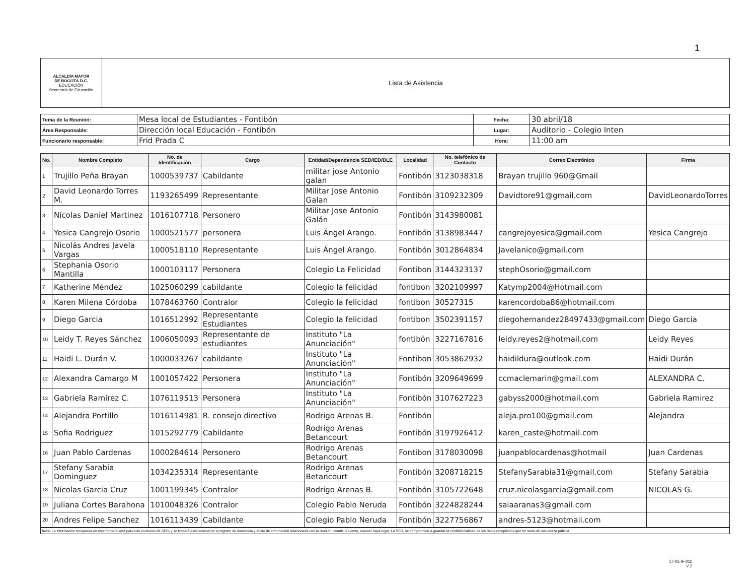1
| ALCALDÍA MAYOR DE BOGOTÁ D.C. EDUCACIÓN Secretaría de Educación | Lista de Asistencia |
| Tema de la Reunión: | Mesa local de Estudiantes - Fontibón | Fecha: | 30 abril/18 |
| Área Responsable: | Dirección local Educación - Fontibón | Lugar: | Auditorio - Colegio Inten |
| Funcionario responsable: | Frid Prada C | Hora: | 11:00 am |
| No. | Nombre Completo | No. de Identificación | Cargo | Entidad/Dependencia SED/IED/DLE | Localidad | No. telefónico de Contacto | Correo Electrónico | Firma |
| --- | --- | --- | --- | --- | --- | --- | --- | --- |
| 1 | Trujillo Peña Brayan | 1000539737 | Cabildante | militar jose Antonio galan | Fontibón | 3123038318 | Brayan trujillo 960@Gmail | |
| 2 | David Leonardo Torres M. | 1193265499 | Representante | Militar Jose Antonio Galan | Fontibón | 3109232309 | Davidtore91@gmail.com | DavidLeonardoTorres |
| 3 | Nicolas Daniel Martinez | 1016107718 | Personero | Militar Jose Antonio Galán | Fontibón | 3143980081 | | |
| 4 | Yesica Cangrejo Osorio | 1000521577 | personera | Luis Ángel Arango. | Fontibón | 3138983447 | cangrejoyesica@gmail.com | Yesica Cangrejo |
| 5 | Nicolás Andres Javela Vargas | 1000518110 | Representante | Luis Ángel Arango. | Fontibón | 3012864834 | Javelanico@gmail.com | |
| 6 | Stephania Osorio Mantilla | 1000103117 | Personera | Colegio La Felicidad | Fontibon | 3144323137 | stephOsorio@gmail.com | |
| 7 | Katherine Méndez | 1025060299 | cabildante | Colegio la felicidad | fontibon | 3202109997 | Katymp2004@Hotmail.com | |
| 8 | Karen Milena Córdoba | 1078463760 | Contralor | Colegio la felicidad | fontibon | 30527315 | karencordoba86@hotmail.com | |
| 9 | Diego Garcia | 1016512992 | Representante Estudiantes | Colegio la felicidad | fontibon | 3502391157 | diegohernandez28497433@gmail.com | Diego Garcia |
| 10 | Leidy T. Reyes Sánchez | 1006050093 | Representante de estudiantes | Instituto "La Anunciación" | fontibón | 3227167816 | leidy.reyes2@hotmail.com | Leidy Reyes |
| 11 | Haidi L. Durán V. | 1000033267 | cabildante | Instituto "La Anunciación" | Fontibon | 3053862932 | haidildura@outlook.com | Haidi Durán |
| 12 | Alexandra Camargo M | 1001057422 | Personera | Instituto "La Anunciación" | Fontibón | 3209649699 | ccmaclemarin@gmail.com | ALEXANDRA C. |
| 13 | Gabriela Ramírez C. | 1076119513 | Personera | Instituto "La Anunciación" | Fontibón | 3107627223 | gabyss2000@hotmail.com | Gabriela Ramirez |
| 14 | Alejandra Portillo | 1016114981 | R. consejo directivo | Rodrigo Arenas B. | Fontibón | | aleja.pro100@gmail.com | Alejandra |
| 15 | Sofia Rodriguez | 1015292779 | Cabildante | Rodrigo Arenas Betancourt | Fontibón | 3197926412 | karen_caste@hotmail.com | |
| 16 | Juan Pablo Cardenas | 1000284614 | Personero | Rodrigo Arenas Betancourt | Fontibon | 3178030098 | juanpablocardenas@hotmail | Juan Cardenas |
| 17 | Stefany Sarabia Dominguez | 1034235314 | Representante | Rodrigo Arenas Betancourt | Fontibón | 3208718215 | StefanySarabia31@gmail.com | Stefany Sarabia |
| 18 | Nicolas Garcia Cruz | 1001199345 | Contralor | Rodrigo Arenas B. | Fontibón | 3105722648 | cruz.nicolasgarcia@gmail.com | NICOLAS G. |
| 19 | Juliana Cortes Barahona | 1010048326 | Contralor | Colegio Pablo Neruda | Fontibón | 3224828244 | saiaaranas3@gmail.com | |
| 20 | Andres Felipe Sanchez | 1016113439 | Cabildante | Colegio Pablo Neruda | Fontibón | 3227756867 | andres-5123@hotmail.com | |
Nota: La información recopilada en este formato será para uso exclusivo de SED, y se limitará exclusivamente al registro de asistencia y envío de información relacionada con la reunión, comité o evento, cuando haya lugar. La SED, se compromete a guardar la confidencialidad de los datos recopilados que no sean de naturaleza pública.
17-01-IF-011
V 2